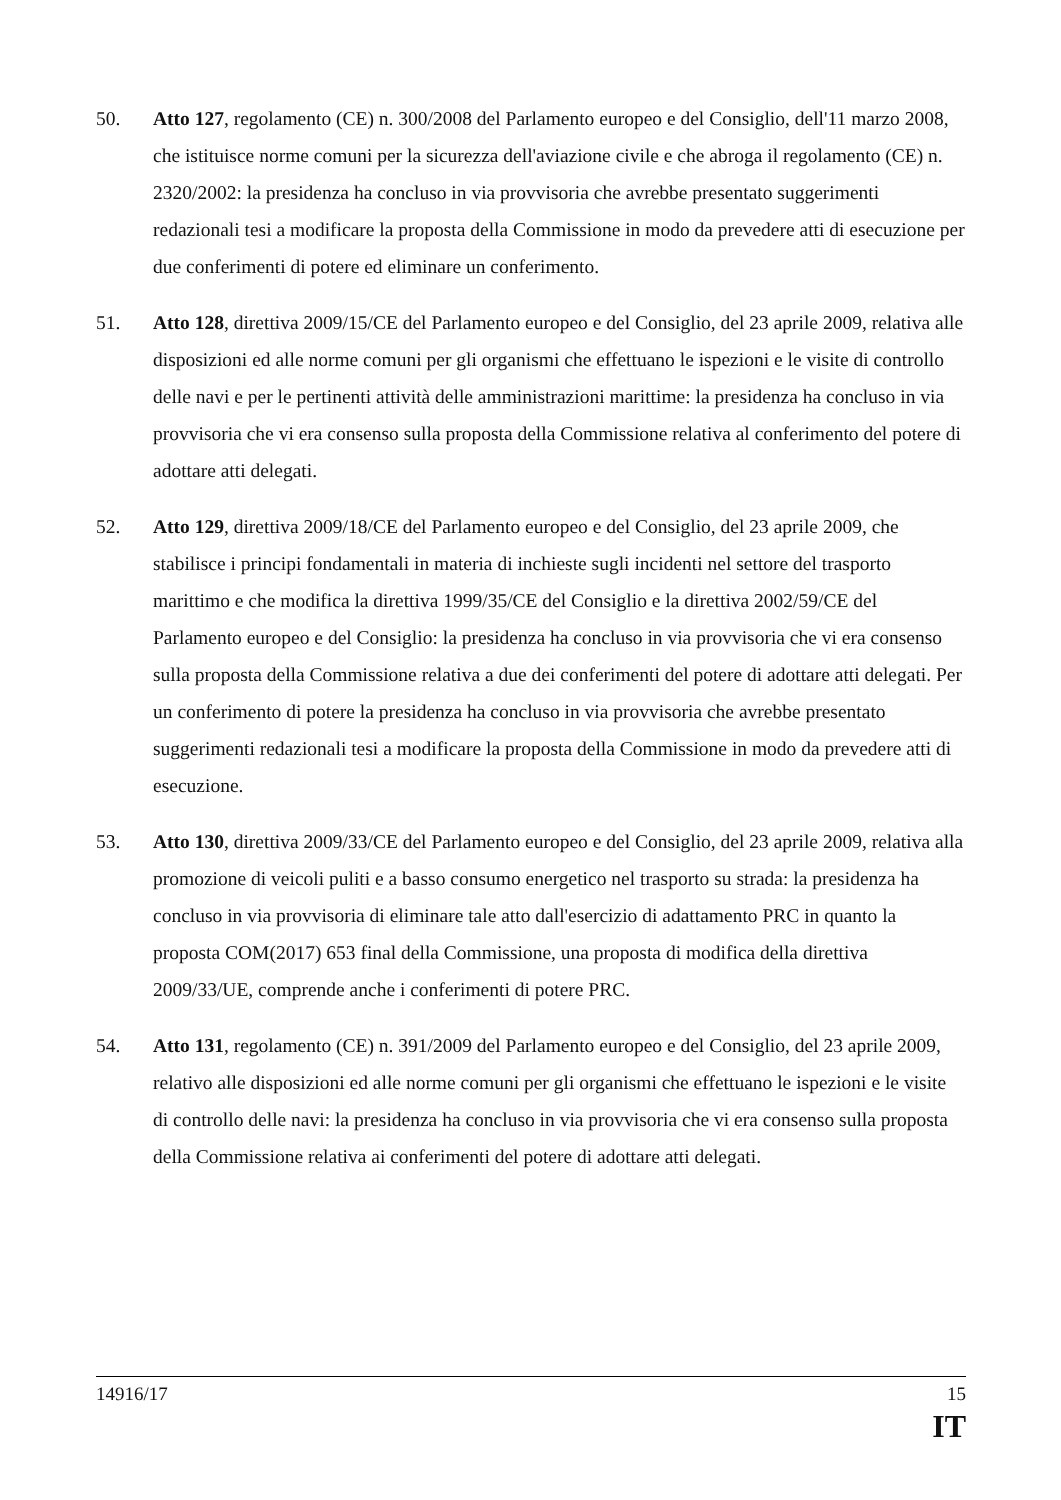50. Atto 127, regolamento (CE) n. 300/2008 del Parlamento europeo e del Consiglio, dell'11 marzo 2008, che istituisce norme comuni per la sicurezza dell'aviazione civile e che abroga il regolamento (CE) n. 2320/2002: la presidenza ha concluso in via provvisoria che avrebbe presentato suggerimenti redazionali tesi a modificare la proposta della Commissione in modo da prevedere atti di esecuzione per due conferimenti di potere ed eliminare un conferimento.
51. Atto 128, direttiva 2009/15/CE del Parlamento europeo e del Consiglio, del 23 aprile 2009, relativa alle disposizioni ed alle norme comuni per gli organismi che effettuano le ispezioni e le visite di controllo delle navi e per le pertinenti attività delle amministrazioni marittime: la presidenza ha concluso in via provvisoria che vi era consenso sulla proposta della Commissione relativa al conferimento del potere di adottare atti delegati.
52. Atto 129, direttiva 2009/18/CE del Parlamento europeo e del Consiglio, del 23 aprile 2009, che stabilisce i principi fondamentali in materia di inchieste sugli incidenti nel settore del trasporto marittimo e che modifica la direttiva 1999/35/CE del Consiglio e la direttiva 2002/59/CE del Parlamento europeo e del Consiglio: la presidenza ha concluso in via provvisoria che vi era consenso sulla proposta della Commissione relativa a due dei conferimenti del potere di adottare atti delegati. Per un conferimento di potere la presidenza ha concluso in via provvisoria che avrebbe presentato suggerimenti redazionali tesi a modificare la proposta della Commissione in modo da prevedere atti di esecuzione.
53. Atto 130, direttiva 2009/33/CE del Parlamento europeo e del Consiglio, del 23 aprile 2009, relativa alla promozione di veicoli puliti e a basso consumo energetico nel trasporto su strada: la presidenza ha concluso in via provvisoria di eliminare tale atto dall'esercizio di adattamento PRC in quanto la proposta COM(2017) 653 final della Commissione, una proposta di modifica della direttiva 2009/33/UE, comprende anche i conferimenti di potere PRC.
54. Atto 131, regolamento (CE) n. 391/2009 del Parlamento europeo e del Consiglio, del 23 aprile 2009, relativo alle disposizioni ed alle norme comuni per gli organismi che effettuano le ispezioni e le visite di controllo delle navi: la presidenza ha concluso in via provvisoria che vi era consenso sulla proposta della Commissione relativa ai conferimenti del potere di adottare atti delegati.
14916/17 15
IT